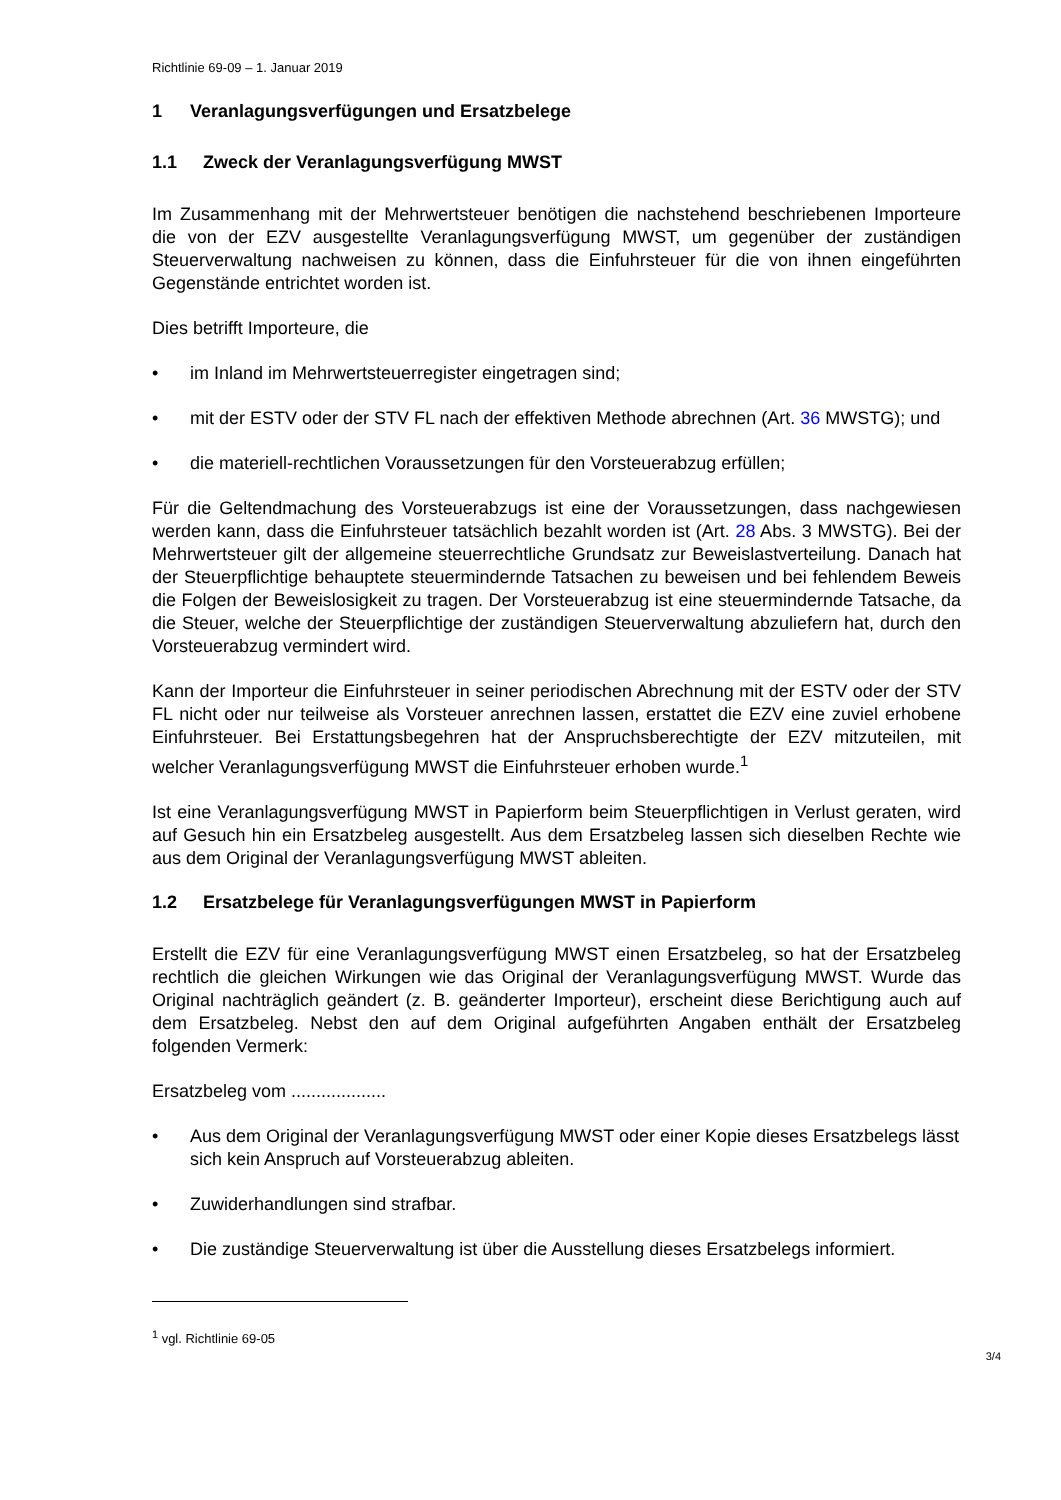Richtlinie 69-09 – 1. Januar 2019
1 Veranlagungsverfügungen und Ersatzbelege
1.1 Zweck der Veranlagungsverfügung MWST
Im Zusammenhang mit der Mehrwertsteuer benötigen die nachstehend beschriebenen Importeure die von der EZV ausgestellte Veranlagungsverfügung MWST, um gegenüber der zuständigen Steuerverwaltung nachweisen zu können, dass die Einfuhrsteuer für die von ihnen eingeführten Gegenstände entrichtet worden ist.
Dies betrifft Importeure, die
• im Inland im Mehrwertsteuerregister eingetragen sind;
• mit der ESTV oder der STV FL nach der effektiven Methode abrechnen (Art. 36 MWSTG); und
• die materiell-rechtlichen Voraussetzungen für den Vorsteuerabzug erfüllen;
Für die Geltendmachung des Vorsteuerabzugs ist eine der Voraussetzungen, dass nachgewiesen werden kann, dass die Einfuhrsteuer tatsächlich bezahlt worden ist (Art. 28 Abs. 3 MWSTG). Bei der Mehrwertsteuer gilt der allgemeine steuerrechtliche Grundsatz zur Beweislastverteilung. Danach hat der Steuerpflichtige behauptete steuermindernde Tatsachen zu beweisen und bei fehlendem Beweis die Folgen der Beweislosigkeit zu tragen. Der Vorsteuerabzug ist eine steuermindernde Tatsache, da die Steuer, welche der Steuerpflichtige der zuständigen Steuerverwaltung abzuliefern hat, durch den Vorsteuerabzug vermindert wird.
Kann der Importeur die Einfuhrsteuer in seiner periodischen Abrechnung mit der ESTV oder der STV FL nicht oder nur teilweise als Vorsteuer anrechnen lassen, erstattet die EZV eine zuviel erhobene Einfuhrsteuer. Bei Erstattungsbegehren hat der Anspruchsberechtigte der EZV mitzuteilen, mit welcher Veranlagungsverfügung MWST die Einfuhrsteuer erhoben wurde.<sup>1</sup>
Ist eine Veranlagungsverfügung MWST in Papierform beim Steuerpflichtigen in Verlust geraten, wird auf Gesuch hin ein Ersatzbeleg ausgestellt. Aus dem Ersatzbeleg lassen sich dieselben Rechte wie aus dem Original der Veranlagungsverfügung MWST ableiten.
1.2 Ersatzbelege für Veranlagungsverfügungen MWST in Papierform
Erstellt die EZV für eine Veranlagungsverfügung MWST einen Ersatzbeleg, so hat der Ersatzbeleg rechtlich die gleichen Wirkungen wie das Original der Veranlagungsverfügung MWST. Wurde das Original nachträglich geändert (z. B. geänderter Importeur), erscheint diese Berichtigung auch auf dem Ersatzbeleg. Nebst den auf dem Original aufgeführten Angaben enthält der Ersatzbeleg folgenden Vermerk:
Ersatzbeleg vom ...................
• Aus dem Original der Veranlagungsverfügung MWST oder einer Kopie dieses Ersatzbelegs lässt sich kein Anspruch auf Vorsteuerabzug ableiten.
• Zuwiderhandlungen sind strafbar.
• Die zuständige Steuerverwaltung ist über die Ausstellung dieses Ersatzbelegs informiert.
<sup>1</sup> vgl. Richtlinie 69-05
3/4